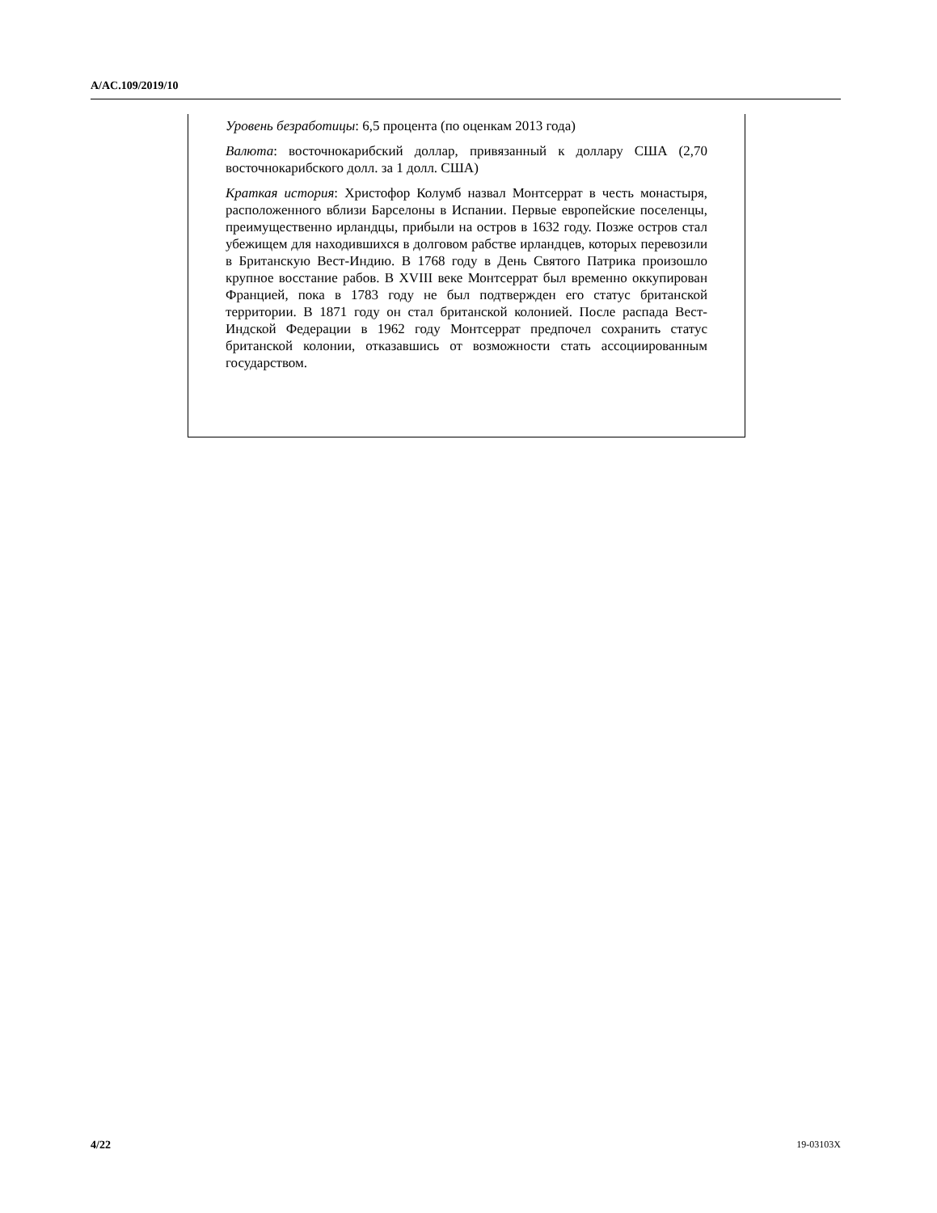A/AC.109/2019/10
Уровень безработицы: 6,5 процента (по оценкам 2013 года)
Валюта: восточнокарибский доллар, привязанный к доллару США (2,70 восточнокарибского долл. за 1 долл. США)
Краткая история: Христофор Колумб назвал Монтсеррат в честь монастыря, расположенного вблизи Барселоны в Испании. Первые европейские поселенцы, преимущественно ирландцы, прибыли на остров в 1632 году. Позже остров стал убежищем для находившихся в долговом рабстве ирландцев, которых перевозили в Британскую Вест-Индию. В 1768 году в День Святого Патрика произошло крупное восстание рабов. В XVIII веке Монтсеррат был временно оккупирован Францией, пока в 1783 году не был подтвержден его статус британской территории. В 1871 году он стал британской колонией. После распада Вест-Индской Федерации в 1962 году Монтсеррат предпочел сохранить статус британской колонии, отказавшись от возможности стать ассоциированным государством.
4/22 19-03103X